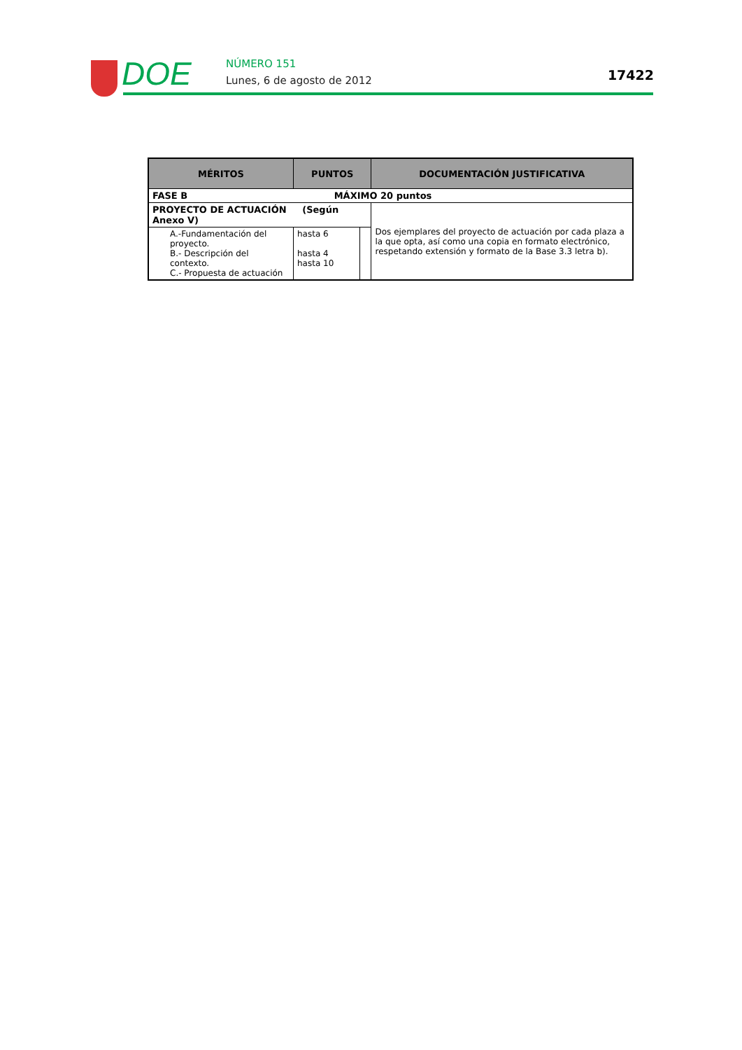DOE NÚMERO 151
Lunes, 6 de agosto de 2012 17422
| MÉRITOS | PUNTOS | | DOCUMENTACIÓN JUSTIFICATIVA |
| --- | --- | --- | --- |
| FASE B MÁXIMO 20 puntos | | | |
| PROYECTO DE ACTUACIÓN (Según Anexo V) | | | Dos ejemplares del proyecto de actuación por cada plaza a la que opta, así como una copia en formato electrónico, respetando extensión y formato de la Base 3.3 letra b). |
| A.-Fundamentación del proyecto. B.- Descripción del contexto. C.- Propuesta de actuación | hasta 6 hasta 4 hasta 10 | | |